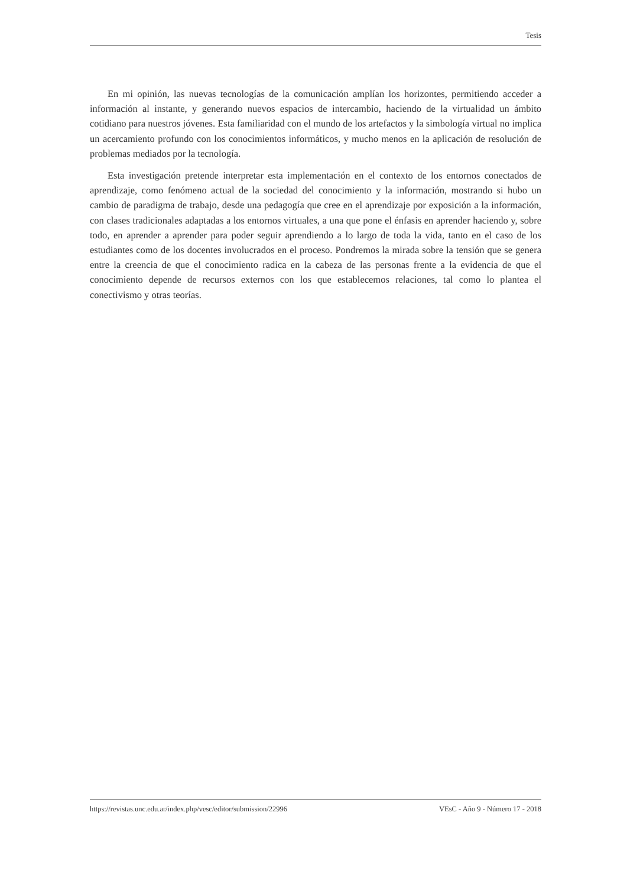Tesis
En mi opinión, las nuevas tecnologías de la comunicación amplían los horizontes, permitiendo acceder a información al instante, y generando nuevos espacios de intercambio, haciendo de la virtualidad un ámbito cotidiano para nuestros jóvenes. Esta familiaridad con el mundo de los artefactos y la simbología virtual no implica un acercamiento profundo con los conocimientos informáticos, y mucho menos en la aplicación de resolución de problemas mediados por la tecnología.
Esta investigación pretende interpretar esta implementación en el contexto de los entornos conectados de aprendizaje, como fenómeno actual de la sociedad del conocimiento y la información, mostrando si hubo un cambio de paradigma de trabajo, desde una pedagogía que cree en el aprendizaje por exposición a la información, con clases tradicionales adaptadas a los entornos virtuales, a una que pone el énfasis en aprender haciendo y, sobre todo, en aprender a aprender para poder seguir aprendiendo a lo largo de toda la vida, tanto en el caso de los estudiantes como de los docentes involucrados en el proceso. Pondremos la mirada sobre la tensión que se genera entre la creencia de que el conocimiento radica en la cabeza de las personas frente a la evidencia de que el conocimiento depende de recursos externos con los que establecemos relaciones, tal como lo plantea el conectivismo y otras teorías.
https://revistas.unc.edu.ar/index.php/vesc/editor/submission/22996 VEsC - Año 9 - Número 17 - 2018